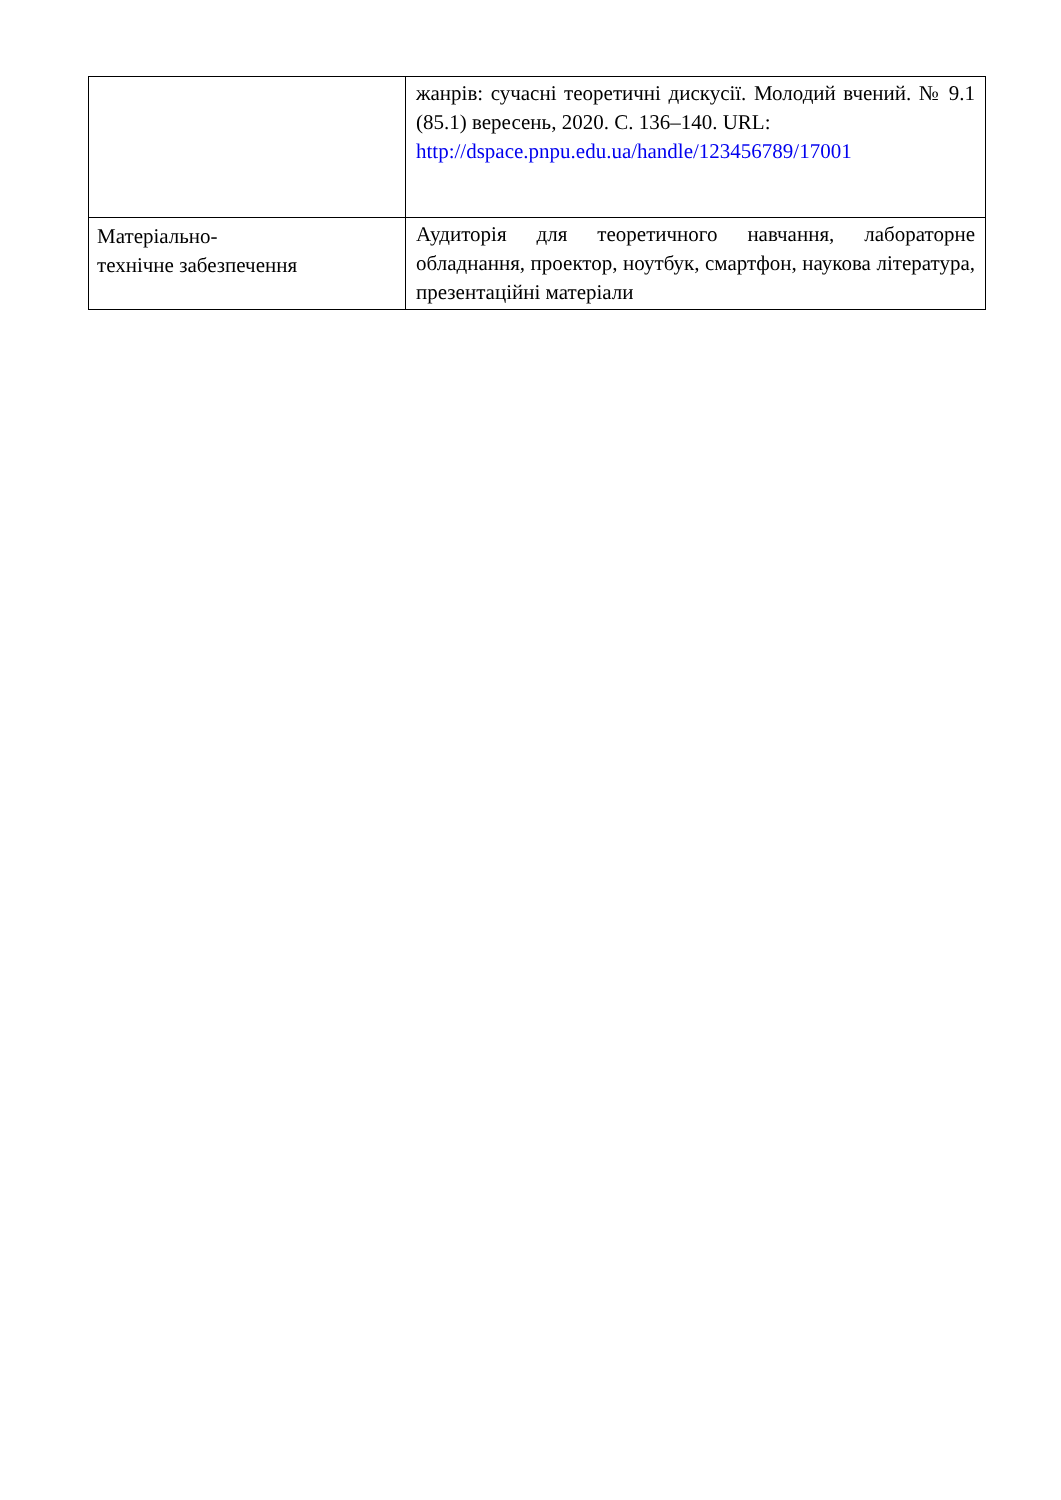| | жанрів: сучасні теоретичні дискусії. Молодий вчений. № 9.1 (85.1) вересень, 2020. С. 136–140. URL: http://dspace.pnpu.edu.ua/handle/123456789/17001 |
| Матеріально- технічне забезпечення | Аудиторія для теоретичного навчання, лабораторне обладнання, проектор, ноутбук, смартфон, наукова література, презентаційні матеріали |